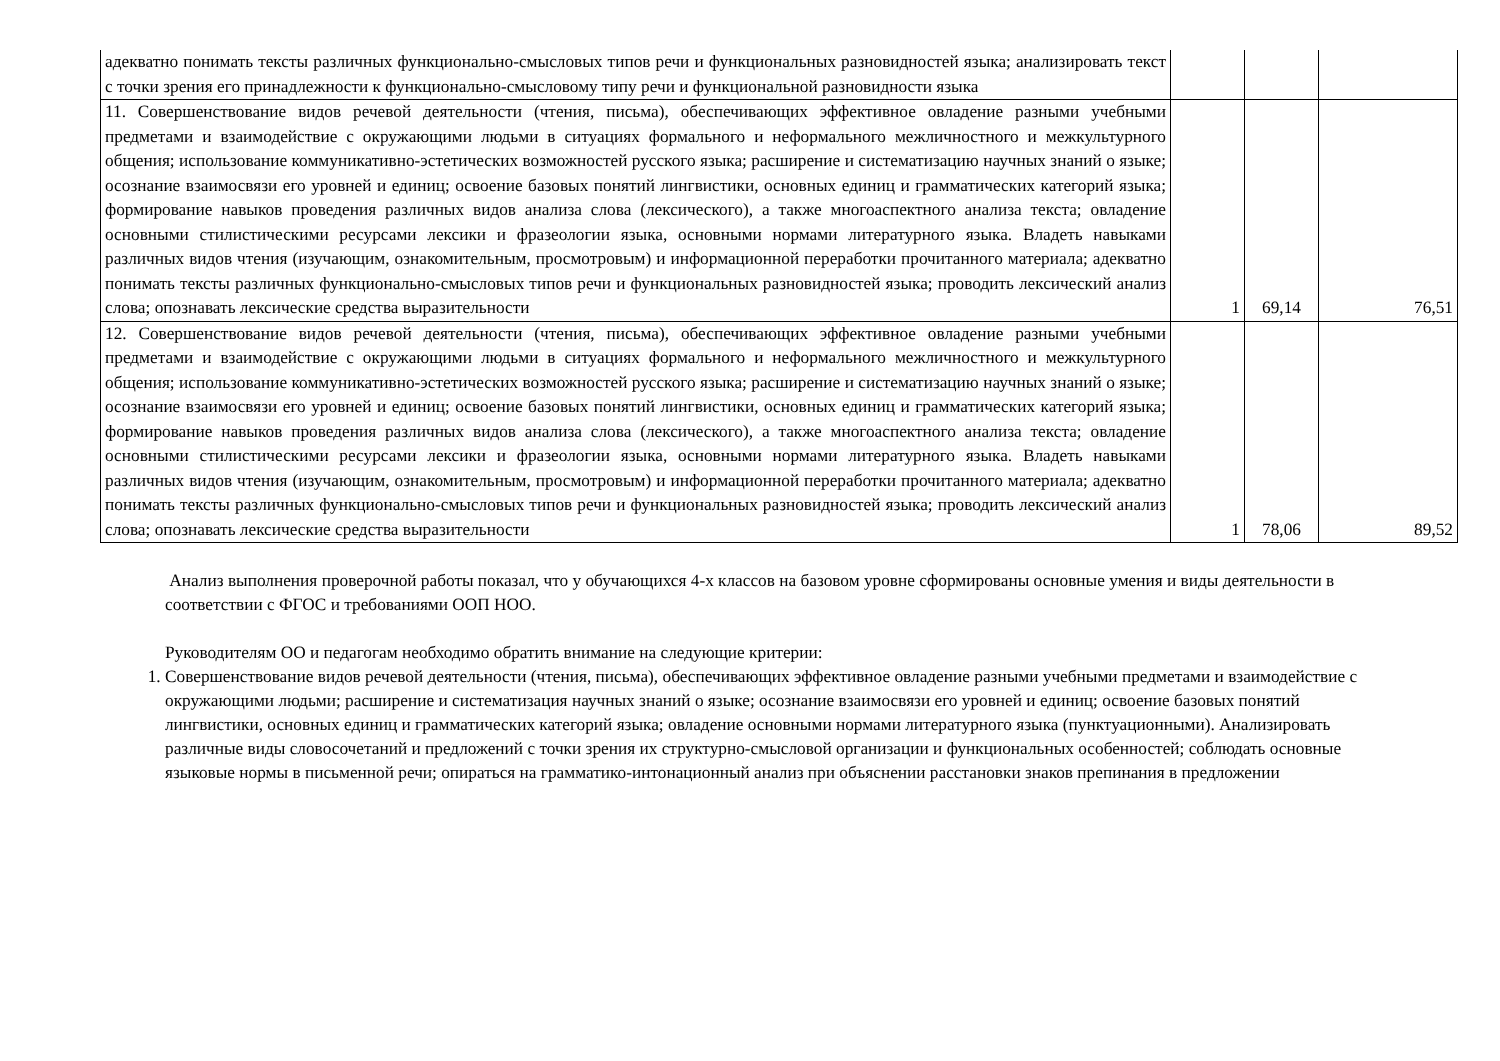| адекватно понимать тексты различных функционально-смысловых типов речи и функциональных разновидностей языка; анализировать текст с точки зрения его принадлежности к функционально-смысловому типу речи и функциональной разновидности языка | | | |
| 11. Совершенствование видов речевой деятельности (чтения, письма), обеспечивающих эффективное овладение разными учебными предметами и взаимодействие с окружающими людьми в ситуациях формального и неформального межличностного и межкультурного общения; использование коммуникативно-эстетических возможностей русского языка; расширение и систематизацию научных знаний о языке; осознание взаимосвязи его уровней и единиц; освоение базовых понятий лингвистики, основных единиц и грамматических категорий языка; формирование навыков проведения различных видов анализа слова (лексического), а также многоаспектного анализа текста; овладение основными стилистическими ресурсами лексики и фразеологии языка, основными нормами литературного языка. Владеть навыками различных видов чтения (изучающим, ознакомительным, просмотровым) и информационной переработки прочитанного материала; адекватно понимать тексты различных функционально-смысловых типов речи и функциональных разновидностей языка; проводить лексический анализ слова; опознавать лексические средства выразительности | 1 | 69,14 | 76,51 |
| 12. Совершенствование видов речевой деятельности (чтения, письма), обеспечивающих эффективное овладение разными учебными предметами и взаимодействие с окружающими людьми в ситуациях формального и неформального межличностного и межкультурного общения; использование коммуникативно-эстетических возможностей русского языка; расширение и систематизацию научных знаний о языке; осознание взаимосвязи его уровней и единиц; освоение базовых понятий лингвистики, основных единиц и грамматических категорий языка; формирование навыков проведения различных видов анализа слова (лексического), а также многоаспектного анализа текста; овладение основными стилистическими ресурсами лексики и фразеологии языка, основными нормами литературного языка. Владеть навыками различных видов чтения (изучающим, ознакомительным, просмотровым) и информационной переработки прочитанного материала; адекватно понимать тексты различных функционально-смысловых типов речи и функциональных разновидностей языка; проводить лексический анализ слова; опознавать лексические средства выразительности | 1 | 78,06 | 89,52 |
Анализ выполнения проверочной работы показал, что у обучающихся 4-х классов на базовом уровне сформированы основные умения и виды деятельности в соответствии с ФГОС и требованиями ООП НОО.
Руководителям ОО и педагогам необходимо обратить внимание на следующие критерии:
1. Совершенствование видов речевой деятельности (чтения, письма), обеспечивающих эффективное овладение разными учебными предметами и взаимодействие с окружающими людьми; расширение и систематизация научных знаний о языке; осознание взаимосвязи его уровней и единиц; освоение базовых понятий лингвистики, основных единиц и грамматических категорий языка; овладение основными нормами литературного языка (пунктуационными). Анализировать различные виды словосочетаний и предложений с точки зрения их структурно-смысловой организации и функциональных особенностей; соблюдать основные языковые нормы в письменной речи; опираться на грамматико-интонационный анализ при объяснении расстановки знаков препинания в предложении